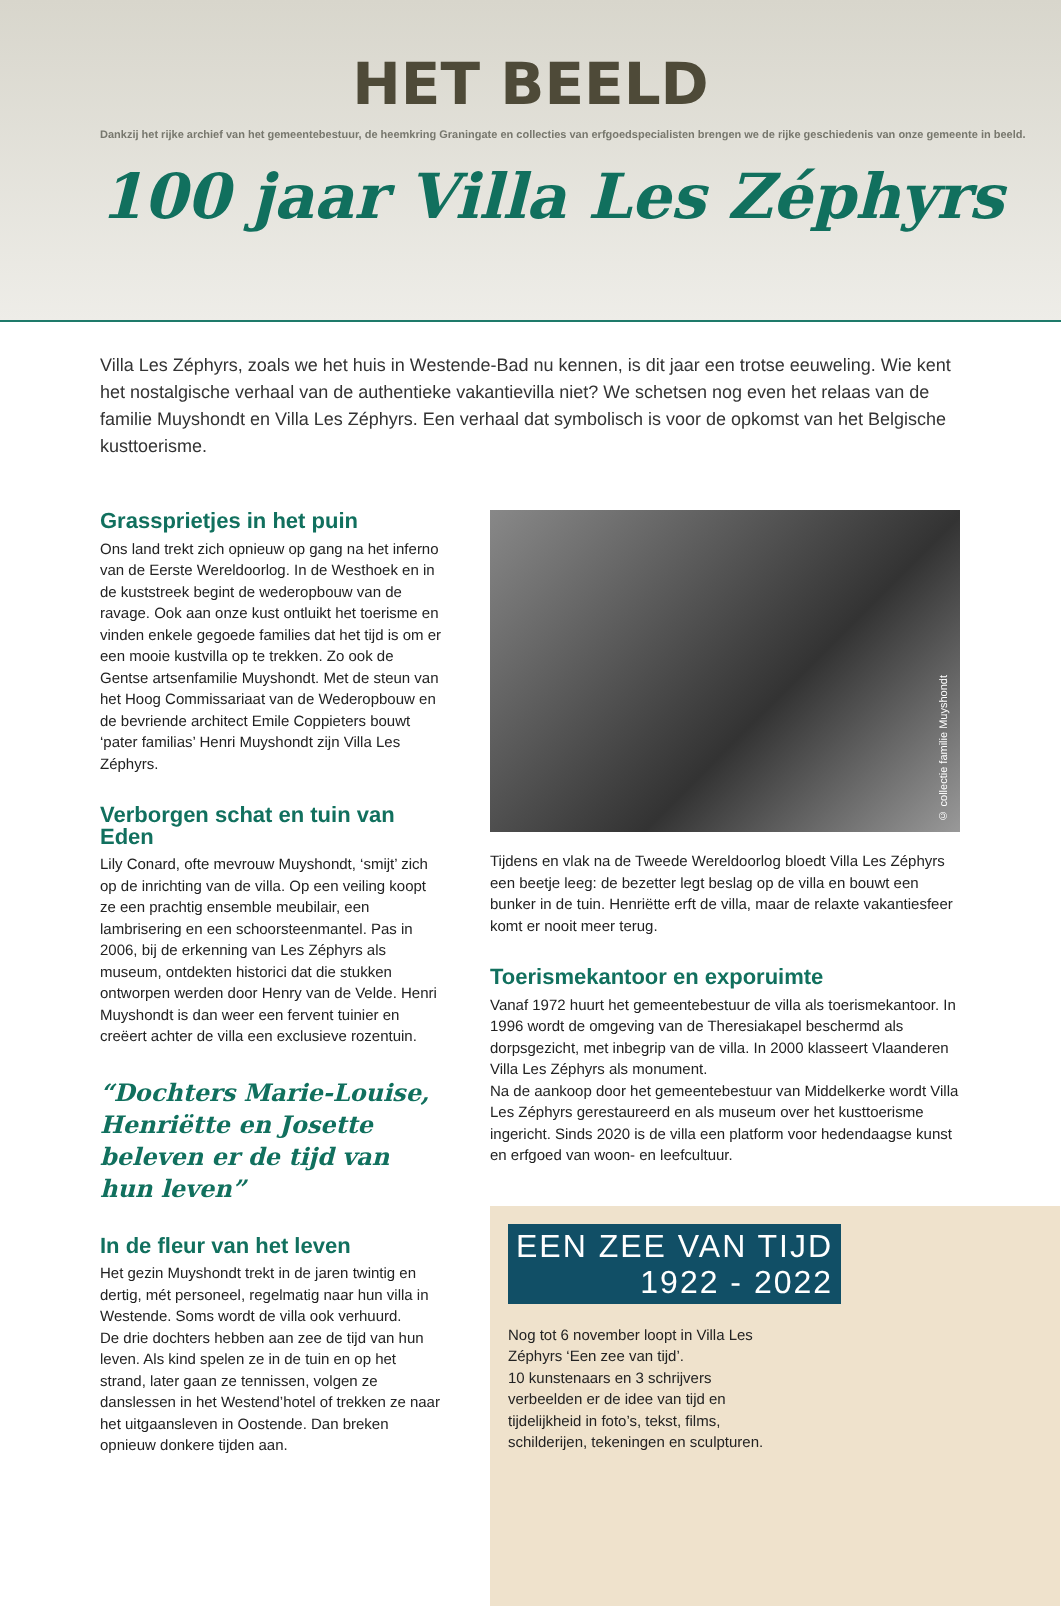HET BEELD
Dankzij het rijke archief van het gemeentebestuur, de heemkring Graningate en collecties van erfgoedspecialisten brengen we de rijke geschiedenis van onze gemeente in beeld.
100 jaar Villa Les Zéphyrs
Villa Les Zéphyrs, zoals we het huis in Westende-Bad nu kennen, is dit jaar een trotse eeuweling. Wie kent het nostalgische verhaal van de authentieke vakantievilla niet? We schetsen nog even het relaas van de familie Muyshondt en Villa Les Zéphyrs. Een verhaal dat symbolisch is voor de opkomst van het Belgische kusttoerisme.
Grassprietjes in het puin
Ons land trekt zich opnieuw op gang na het inferno van de Eerste Wereldoorlog. In de Westhoek en in de kuststreek begint de wederopbouw van de ravage. Ook aan onze kust ontluikt het toerisme en vinden enkele gegoede families dat het tijd is om er een mooie kustvilla op te trekken. Zo ook de Gentse artsenfamilie Muyshondt. Met de steun van het Hoog Commissariaat van de Wederopbouw en de bevriende architect Emile Coppieters bouwt ‘pater familias’ Henri Muyshondt zijn Villa Les Zéphyrs.
Verborgen schat en tuin van Eden
Lily Conard, ofte mevrouw Muyshondt, ‘smijt’ zich op de inrichting van de villa. Op een veiling koopt ze een prachtig ensemble meubilair, een lambrisering en een schoorsteenmantel. Pas in 2006, bij de erkenning van Les Zéphyrs als museum, ontdekten historici dat die stukken ontworpen werden door Henry van de Velde. Henri Muyshondt is dan weer een fervent tuinier en creëert achter de villa een exclusieve rozentuin.
“Dochters Marie-Louise, Henriëtte en Josette beleven er de tijd van hun leven”
In de fleur van het leven
Het gezin Muyshondt trekt in de jaren twintig en dertig, mét personeel, regelmatig naar hun villa in Westende. Soms wordt de villa ook verhuurd.
De drie dochters hebben aan zee de tijd van hun leven. Als kind spelen ze in de tuin en op het strand, later gaan ze tennissen, volgen ze danslessen in het Westend’hotel of trekken ze naar het uitgaansleven in Oostende. Dan breken opnieuw donkere tijden aan.
© collectie familie Muyshondt
Tijdens en vlak na de Tweede Wereldoorlog bloedt Villa Les Zéphyrs een beetje leeg: de bezetter legt beslag op de villa en bouwt een bunker in de tuin. Henriëtte erft de villa, maar de relaxte vakantiesfeer komt er nooit meer terug.
Toerismekantoor en exporuimte
Vanaf 1972 huurt het gemeentebestuur de villa als toerismekantoor. In 1996 wordt de omgeving van de Theresiakapel beschermd als dorpsgezicht, met inbegrip van de villa. In 2000 klasseert Vlaanderen Villa Les Zéphyrs als monument.
Na de aankoop door het gemeentebestuur van Middelkerke wordt Villa Les Zéphyrs gerestaureerd en als museum over het kusttoerisme ingericht. Sinds 2020 is de villa een platform voor hedendaagse kunst en erfgoed van woon- en leefcultuur.
EEN ZEE VAN TIJD
1922 - 2022
Nog tot 6 november loopt in Villa Les Zéphyrs ‘Een zee van tijd’.
10 kunstenaars en 3 schrijvers verbeelden er de idee van tijd en tijdelijkheid in foto’s, tekst, films, schilderijen, tekeningen en sculpturen.